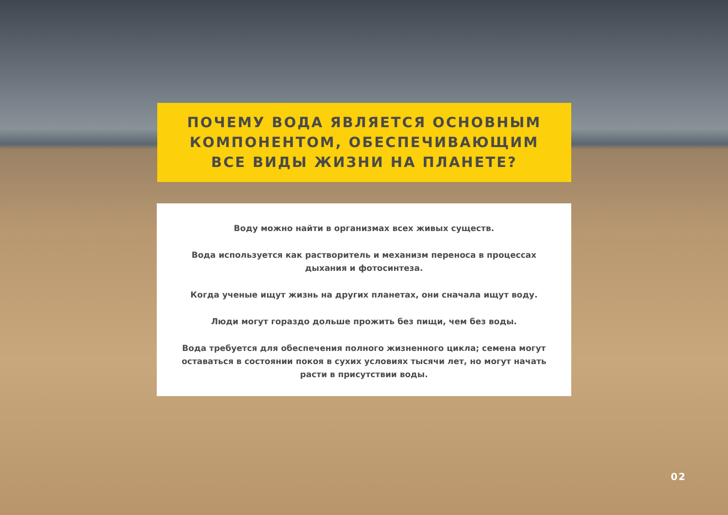ПОЧЕМУ ВОДА ЯВЛЯЕТСЯ ОСНОВНЫМ
КОМПОНЕНТОМ, ОБЕСПЕЧИВАЮЩИМ
ВСЕ ВИДЫ ЖИЗНИ НА ПЛАНЕТЕ?
Воду можно найти в организмах всех живых существ.
Вода используется как растворитель и механизм переноса в процессах дыхания и фотосинтеза.
Когда ученые ищут жизнь на других планетах, они сначала ищут воду.
Люди могут гораздо дольше прожить без пищи, чем без воды.
Вода требуется для обеспечения полного жизненного цикла; семена могут оставаться в состоянии покоя в сухих условиях тысячи лет, но могут начать расти в присутствии воды.
02